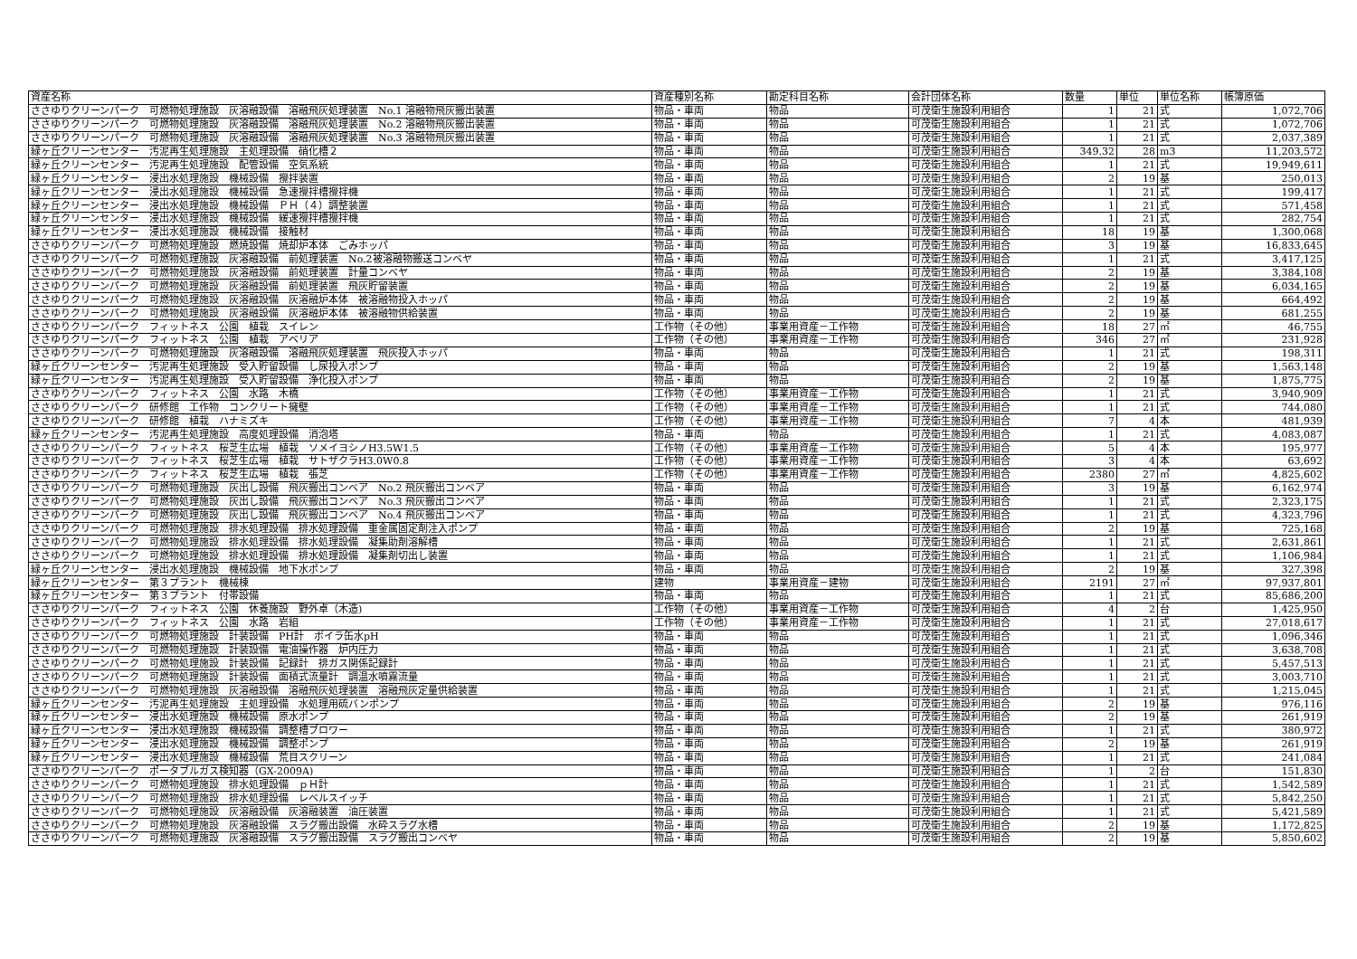| 資産名称 | 資産種別名称 | 勘定科目名称 | 会計団体名称 | 数量 | 単位 | 単位名称 | 帳簿原価 |
| --- | --- | --- | --- | --- | --- | --- | --- |
| ささゆりクリーンパーク 可燃物処理施設 灰溶融設備 溶融飛灰処理装置 No.1 溶融物飛灰搬出装置 | 物品・車両 | 物品 | 可茂衛生施設利用組合 | 1 | 21 | 式 | 1,072,706 |
| ささゆりクリーンパーク 可燃物処理施設 灰溶融設備 溶融飛灰処理装置 No.2 溶融物飛灰搬出装置 | 物品・車両 | 物品 | 可茂衛生施設利用組合 | 1 | 21 | 式 | 1,072,706 |
| ささゆりクリーンパーク 可燃物処理施設 灰溶融設備 溶融飛灰処理装置 No.3 溶融物飛灰搬出装置 | 物品・車両 | 物品 | 可茂衛生施設利用組合 | 1 | 21 | 式 | 2,037,389 |
| 緑ヶ丘クリーンセンター 汚泥再生処理施設 主処理設備 硝化槽２ | 物品・車両 | 物品 | 可茂衛生施設利用組合 | 349.32 | 28 | m3 | 11,203,572 |
| 緑ヶ丘クリーンセンター 汚泥再生処理施設 配管設備 空気系統 | 物品・車両 | 物品 | 可茂衛生施設利用組合 | 1 | 21 | 式 | 19,949,611 |
| 緑ヶ丘クリーンセンター 浸出水処理施設 機械設備 攪拌装置 | 物品・車両 | 物品 | 可茂衛生施設利用組合 | 2 | 19 | 基 | 250,013 |
| 緑ヶ丘クリーンセンター 浸出水処理施設 機械設備 急速攪拌槽攪拌機 | 物品・車両 | 物品 | 可茂衛生施設利用組合 | 1 | 21 | 式 | 199,417 |
| 緑ヶ丘クリーンセンター 浸出水処理施設 機械設備 ＰＨ（４）調整装置 | 物品・車両 | 物品 | 可茂衛生施設利用組合 | 1 | 21 | 式 | 571,458 |
| 緑ヶ丘クリーンセンター 浸出水処理施設 機械設備 緩速攪拌槽攪拌機 | 物品・車両 | 物品 | 可茂衛生施設利用組合 | 1 | 21 | 式 | 282,754 |
| 緑ヶ丘クリーンセンター 浸出水処理施設 機械設備 接触材 | 物品・車両 | 物品 | 可茂衛生施設利用組合 | 18 | 19 | 基 | 1,300,068 |
| ささゆりクリーンパーク 可燃物処理施設 燃焼設備 焼却炉本体 ごみホッパ | 物品・車両 | 物品 | 可茂衛生施設利用組合 | 3 | 19 | 基 | 16,833,645 |
| ささゆりクリーンパーク 可燃物処理施設 灰溶融設備 前処理装置 No.2被溶融物搬送コンベヤ | 物品・車両 | 物品 | 可茂衛生施設利用組合 | 1 | 21 | 式 | 3,417,125 |
| ささゆりクリーンパーク 可燃物処理施設 灰溶融設備 前処理装置 計量コンベヤ | 物品・車両 | 物品 | 可茂衛生施設利用組合 | 2 | 19 | 基 | 3,384,108 |
| ささゆりクリーンパーク 可燃物処理施設 灰溶融設備 前処理装置 飛灰貯留装置 | 物品・車両 | 物品 | 可茂衛生施設利用組合 | 2 | 19 | 基 | 6,034,165 |
| ささゆりクリーンパーク 可燃物処理施設 灰溶融設備 灰溶融炉本体 被溶融物投入ホッパ | 物品・車両 | 物品 | 可茂衛生施設利用組合 | 2 | 19 | 基 | 664,492 |
| ささゆりクリーンパーク 可燃物処理施設 灰溶融設備 灰溶融炉本体 被溶融物供給装置 | 物品・車両 | 物品 | 可茂衛生施設利用組合 | 2 | 19 | 基 | 681,255 |
| ささゆりクリーンパーク フィットネス 公園 植栽 スイレン | 工作物（その他） | 事業用資産－工作物 | 可茂衛生施設利用組合 | 18 | 27 | ㎡ | 46,755 |
| ささゆりクリーンパーク フィットネス 公園 植栽 アベリア | 工作物（その他） | 事業用資産－工作物 | 可茂衛生施設利用組合 | 346 | 27 | ㎡ | 231,928 |
| ささゆりクリーンパーク 可燃物処理施設 灰溶融設備 溶融飛灰処理装置 飛灰投入ホッパ | 物品・車両 | 物品 | 可茂衛生施設利用組合 | 1 | 21 | 式 | 198,311 |
| 緑ヶ丘クリーンセンター 汚泥再生処理施設 受入貯留設備 し尿投入ポンプ | 物品・車両 | 物品 | 可茂衛生施設利用組合 | 2 | 19 | 基 | 1,563,148 |
| 緑ヶ丘クリーンセンター 汚泥再生処理施設 受入貯留設備 浄化投入ポンプ | 物品・車両 | 物品 | 可茂衛生施設利用組合 | 2 | 19 | 基 | 1,875,775 |
| ささゆりクリーンパーク フィットネス 公園 水路 木橋 | 工作物（その他） | 事業用資産－工作物 | 可茂衛生施設利用組合 | 1 | 21 | 式 | 3,940,909 |
| ささゆりクリーンパーク 研修館 工作物 コンクリート擁壁 | 工作物（その他） | 事業用資産－工作物 | 可茂衛生施設利用組合 | 1 | 21 | 式 | 744,080 |
| ささゆりクリーンパーク 研修館 植栽 ハナミズキ | 工作物（その他） | 事業用資産－工作物 | 可茂衛生施設利用組合 | 7 | 4 | 本 | 481,939 |
| 緑ヶ丘クリーンセンター 汚泥再生処理施設 高度処理設備 消泡塔 | 物品・車両 | 物品 | 可茂衛生施設利用組合 | 1 | 21 | 式 | 4,083,087 |
| ささゆりクリーンパーク フィットネス 桜芝生広場 植栽 ソメイヨシノH3.5W1.5 | 工作物（その他） | 事業用資産－工作物 | 可茂衛生施設利用組合 | 5 | 4 | 本 | 195,977 |
| ささゆりクリーンパーク フィットネス 桜芝生広場 植栽 サトザクラH3.0W0.8 | 工作物（その他） | 事業用資産－工作物 | 可茂衛生施設利用組合 | 3 | 4 | 本 | 63,692 |
| ささゆりクリーンパーク フィットネス 桜芝生広場 植栽 張芝 | 工作物（その他） | 事業用資産－工作物 | 可茂衛生施設利用組合 | 2380 | 27 | ㎡ | 4,825,602 |
| ささゆりクリーンパーク 可燃物処理施設 灰出し設備 飛灰搬出コンベア No.2 飛灰搬出コンベア | 物品・車両 | 物品 | 可茂衛生施設利用組合 | 3 | 19 | 基 | 6,162,974 |
| ささゆりクリーンパーク 可燃物処理施設 灰出し設備 飛灰搬出コンベア No.3 飛灰搬出コンベア | 物品・車両 | 物品 | 可茂衛生施設利用組合 | 1 | 21 | 式 | 2,323,175 |
| ささゆりクリーンパーク 可燃物処理施設 灰出し設備 飛灰搬出コンベア No.4 飛灰搬出コンベア | 物品・車両 | 物品 | 可茂衛生施設利用組合 | 1 | 21 | 式 | 4,323,796 |
| ささゆりクリーンパーク 可燃物処理施設 排水処理設備 排水処理設備 重金属固定剤注入ポンプ | 物品・車両 | 物品 | 可茂衛生施設利用組合 | 2 | 19 | 基 | 725,168 |
| ささゆりクリーンパーク 可燃物処理施設 排水処理設備 排水処理設備 凝集助剤溶解槽 | 物品・車両 | 物品 | 可茂衛生施設利用組合 | 1 | 21 | 式 | 2,631,861 |
| ささゆりクリーンパーク 可燃物処理施設 排水処理設備 排水処理設備 凝集剤切出し装置 | 物品・車両 | 物品 | 可茂衛生施設利用組合 | 1 | 21 | 式 | 1,106,984 |
| 緑ヶ丘クリーンセンター 浸出水処理施設 機械設備 地下水ポンプ | 物品・車両 | 物品 | 可茂衛生施設利用組合 | 2 | 19 | 基 | 327,398 |
| 緑ヶ丘クリーンセンター 第３プラント 機械棟 | 建物 | 事業用資産－建物 | 可茂衛生施設利用組合 | 2191 | 27 | ㎡ | 97,937,801 |
| 緑ヶ丘クリーンセンター 第３プラント 付帯設備 | 物品・車両 | 物品 | 可茂衛生施設利用組合 | 1 | 21 | 式 | 85,686,200 |
| ささゆりクリーンパーク フィットネス 公園 休養施設 野外卓（木造) | 工作物（その他） | 事業用資産－工作物 | 可茂衛生施設利用組合 | 4 | 2 | 台 | 1,425,950 |
| ささゆりクリーンパーク フィットネス 公園 水路 岩組 | 工作物（その他） | 事業用資産－工作物 | 可茂衛生施設利用組合 | 1 | 21 | 式 | 27,018,617 |
| ささゆりクリーンパーク 可燃物処理施設 計装設備 PH計 ボイラ缶水pH | 物品・車両 | 物品 | 可茂衛生施設利用組合 | 1 | 21 | 式 | 1,096,346 |
| ささゆりクリーンパーク 可燃物処理施設 計装設備 電油操作器 炉内圧力 | 物品・車両 | 物品 | 可茂衛生施設利用組合 | 1 | 21 | 式 | 3,638,708 |
| ささゆりクリーンパーク 可燃物処理施設 計装設備 記録計 排ガス関係記録計 | 物品・車両 | 物品 | 可茂衛生施設利用組合 | 1 | 21 | 式 | 5,457,513 |
| ささゆりクリーンパーク 可燃物処理施設 計装設備 面積式流量計 調温水噴霧流量 | 物品・車両 | 物品 | 可茂衛生施設利用組合 | 1 | 21 | 式 | 3,003,710 |
| ささゆりクリーンパーク 可燃物処理施設 灰溶融設備 溶融飛灰処理装置 溶融飛灰定量供給装置 | 物品・車両 | 物品 | 可茂衛生施設利用組合 | 1 | 21 | 式 | 1,215,045 |
| 緑ヶ丘クリーンセンター 汚泥再生処理施設 主処理設備 水処理用硫バンポンプ | 物品・車両 | 物品 | 可茂衛生施設利用組合 | 2 | 19 | 基 | 976,116 |
| 緑ヶ丘クリーンセンター 浸出水処理施設 機械設備 原水ポンプ | 物品・車両 | 物品 | 可茂衛生施設利用組合 | 2 | 19 | 基 | 261,919 |
| 緑ヶ丘クリーンセンター 浸出水処理施設 機械設備 調整槽ブロワー | 物品・車両 | 物品 | 可茂衛生施設利用組合 | 1 | 21 | 式 | 380,972 |
| 緑ヶ丘クリーンセンター 浸出水処理施設 機械設備 調整ポンプ | 物品・車両 | 物品 | 可茂衛生施設利用組合 | 2 | 19 | 基 | 261,919 |
| 緑ヶ丘クリーンセンター 浸出水処理施設 機械設備 荒目スクリーン | 物品・車両 | 物品 | 可茂衛生施設利用組合 | 1 | 21 | 式 | 241,084 |
| ささゆりクリーンパーク ポータブルガス検知器（GX-2009A) | 物品・車両 | 物品 | 可茂衛生施設利用組合 | 1 | 2 | 台 | 151,830 |
| ささゆりクリーンパーク 可燃物処理施設 排水処理設備 ｐＨ計 | 物品・車両 | 物品 | 可茂衛生施設利用組合 | 1 | 21 | 式 | 1,542,589 |
| ささゆりクリーンパーク 可燃物処理施設 排水処理設備 レベルスイッチ | 物品・車両 | 物品 | 可茂衛生施設利用組合 | 1 | 21 | 式 | 5,842,250 |
| ささゆりクリーンパーク 可燃物処理施設 灰溶融設備 灰溶融装置 油圧装置 | 物品・車両 | 物品 | 可茂衛生施設利用組合 | 1 | 21 | 式 | 5,421,589 |
| ささゆりクリーンパーク 可燃物処理施設 灰溶融設備 スラグ搬出設備 水砕スラグ水槽 | 物品・車両 | 物品 | 可茂衛生施設利用組合 | 2 | 19 | 基 | 1,172,825 |
| ささゆりクリーンパーク 可燃物処理施設 灰溶融設備 スラグ搬出設備 スラグ搬出コンベヤ | 物品・車両 | 物品 | 可茂衛生施設利用組合 | 2 | 19 | 基 | 5,850,602 |